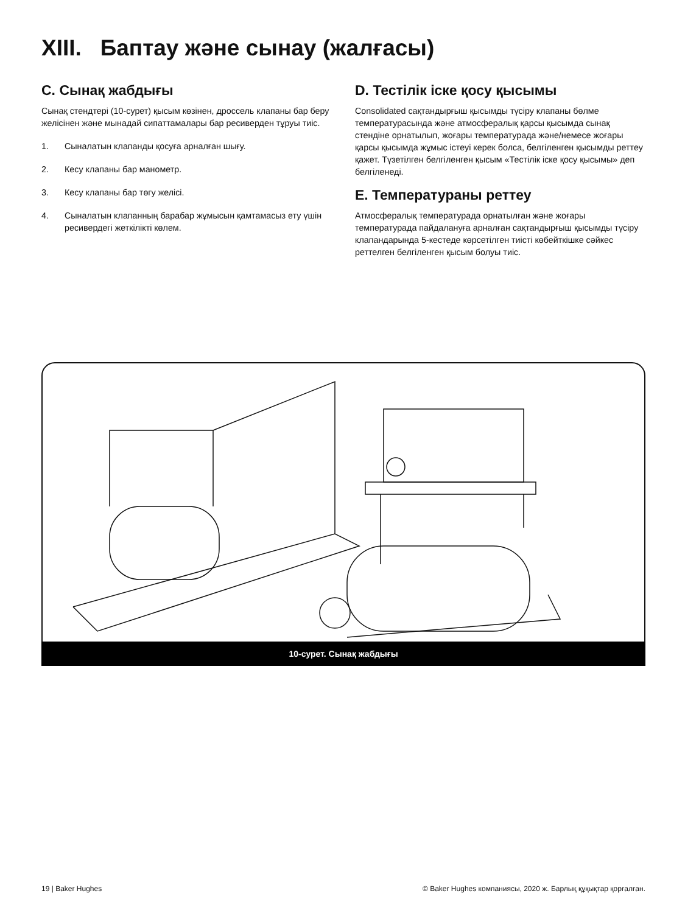XIII. Баптау және сынау (жалғасы)
C. Сынақ жабдығы
Сынақ стендтері (10-сурет) қысым көзінен, дроссель клапаны бар беру желісінен және мынадай сипаттамалары бар ресиверден тұруы тиіс.
1. Сыналатын клапанды қосуға арналған шығу.
2. Кесу клапаны бар манометр.
3. Кесу клапаны бар төгу желісі.
4. Сыналатын клапанның барабар жұмысын қамтамасыз ету үшін ресивердегі жеткілікті көлем.
D. Тестілік іске қосу қысымы
Consolidated сақтандырғыш қысымды түсіру клапаны бөлме температурасында және атмосфералық қарсы қысымда сынақ стендіне орнатылып, жоғары температурада және/немесе жоғары қарсы қысымда жұмыс істеуі керек болса, белгіленген қысымды реттеу қажет. Түзетілген белгіленген қысым «Тестілік іске қосу қысымы» деп белгіленеді.
E. Температураны реттеу
Атмосфералық температурада орнатылған және жоғары температурада пайдалануға арналған сақтандырғыш қысымды түсіру клапандарында 5-кестеде көрсетілген тиісті көбейткішке сәйкес реттелген белгіленген қысым болуы тиіс.
10-сурет. Сынақ жабдығы
19 | Baker Hughes © Baker Hughes компаниясы, 2020 ж. Барлық құқықтар қорғалған.